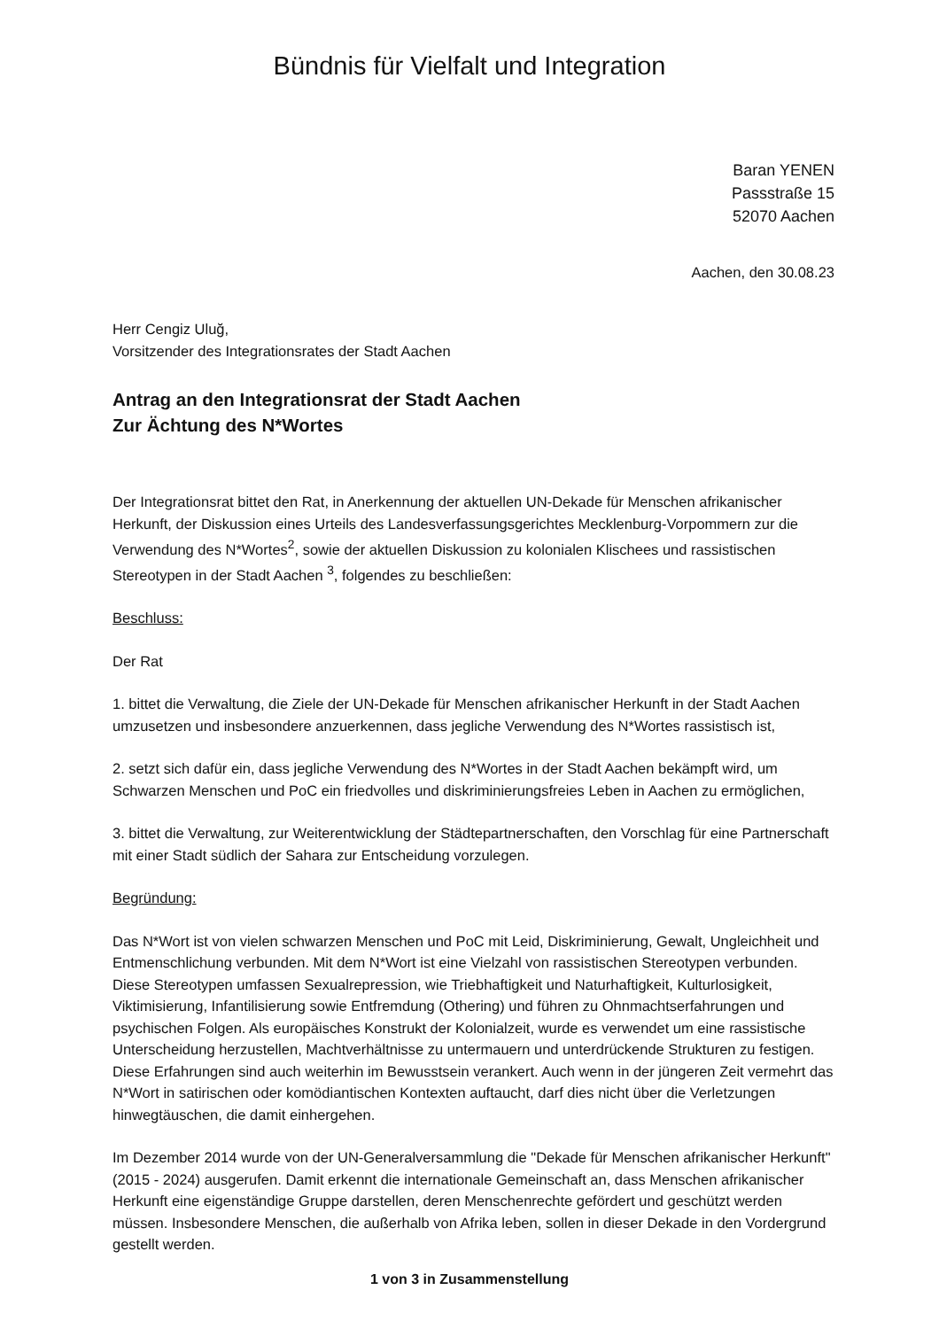Bündnis für Vielfalt und Integration
Baran YENEN
Passstraße 15
52070 Aachen
Aachen, den 30.08.23
Herr Cengiz Uluğ,
Vorsitzender des Integrationsrates der Stadt Aachen
Antrag an den Integrationsrat der Stadt Aachen
Zur Ächtung des N*Wortes
Der Integrationsrat bittet den Rat, in Anerkennung der aktuellen UN-Dekade für Menschen afrikanischer Herkunft, der Diskussion eines Urteils des Landesverfassungsgerichtes Mecklenburg-Vorpommern zur die Verwendung des N*Wortes<sup>2</sup>, sowie der aktuellen Diskussion zu kolonialen Klischees und rassistischen Stereotypen in der Stadt Aachen <sup>3</sup>, folgendes zu beschließen:
Beschluss:
Der Rat
1. bittet die Verwaltung, die Ziele der UN-Dekade für Menschen afrikanischer Herkunft in der Stadt Aachen umzusetzen und insbesondere anzuerkennen, dass jegliche Verwendung des N*Wortes rassistisch ist,
2. setzt sich dafür ein, dass jegliche Verwendung des N*Wortes in der Stadt Aachen bekämpft wird, um Schwarzen Menschen und PoC ein friedvolles und diskriminierungsfreies Leben in Aachen zu ermöglichen,
3. bittet die Verwaltung, zur Weiterentwicklung der Städtepartnerschaften, den Vorschlag für eine Partnerschaft mit einer Stadt südlich der Sahara zur Entscheidung vorzulegen.
Begründung:
Das N*Wort ist von vielen schwarzen Menschen und PoC mit Leid, Diskriminierung, Gewalt, Ungleichheit und Entmenschlichung verbunden. Mit dem N*Wort ist eine Vielzahl von rassistischen Stereotypen verbunden. Diese Stereotypen umfassen Sexualrepression, wie Triebhaftigkeit und Naturhaftigkeit, Kulturlosigkeit, Viktimisierung, Infantilisierung sowie Entfremdung (Othering) und führen zu Ohnmachtserfahrungen und psychischen Folgen. Als europäisches Konstrukt der Kolonialzeit, wurde es verwendet um eine rassistische Unterscheidung herzustellen, Machtverhältnisse zu untermauern und unterdrückende Strukturen zu festigen. Diese Erfahrungen sind auch weiterhin im Bewusstsein verankert. Auch wenn in der jüngeren Zeit vermehrt das N*Wort in satirischen oder komödiantischen Kontexten auftaucht, darf dies nicht über die Verletzungen hinwegtäuschen, die damit einhergehen.
Im Dezember 2014 wurde von der UN-Generalversammlung die "Dekade für Menschen afrikanischer Herkunft" (2015 - 2024) ausgerufen. Damit erkennt die internationale Gemeinschaft an, dass Menschen afrikanischer Herkunft eine eigenständige Gruppe darstellen, deren Menschenrechte gefördert und geschützt werden müssen. Insbesondere Menschen, die außerhalb von Afrika leben, sollen in dieser Dekade in den Vordergrund gestellt werden.
1 von 3 in Zusammenstellung